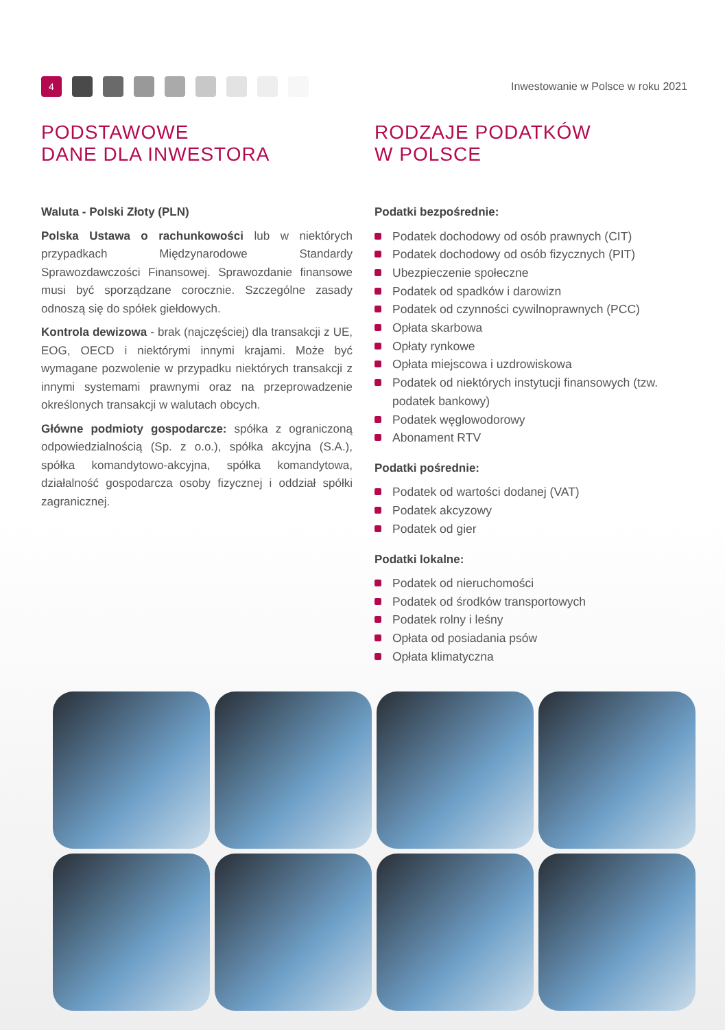4
Inwestowanie w Polsce w roku 2021
PODSTAWOWE
DANE DLA INWESTORA
Waluta - Polski Złoty (PLN)
Polska Ustawa o rachunkowości lub w niektórych przypadkach Międzynarodowe Standardy Sprawozdawczości Finansowej. Sprawozdanie finansowe musi być sporządzane corocznie. Szczególne zasady odnoszą się do spółek giełdowych.
Kontrola dewizowa - brak (najczęściej) dla transakcji z UE, EOG, OECD i niektórymi innymi krajami. Może być wymagane pozwolenie w przypadku niektórych transakcji z innymi systemami prawnymi oraz na przeprowadzenie określonych transakcji w walutach obcych.
Główne podmioty gospodarcze: spółka z ograniczoną odpowiedzialnością (Sp. z o.o.), spółka akcyjna (S.A.), spółka komandytowo-akcyjna, spółka komandytowa, działalność gospodarcza osoby fizycznej i oddział spółki zagranicznej.
RODZAJE PODATKÓW
W POLSCE
Podatki bezpośrednie:
Podatek dochodowy od osób prawnych (CIT)
Podatek dochodowy od osób fizycznych (PIT)
Ubezpieczenie społeczne
Podatek od spadków i darowizn
Podatek od czynności cywilnoprawnych (PCC)
Opłata skarbowa
Opłaty rynkowe
Opłata miejscowa i uzdrowiskowa
Podatek od niektórych instytucji finansowych (tzw. podatek bankowy)
Podatek węglowodorowy
Abonament RTV
Podatki pośrednie:
Podatek od wartości dodanej (VAT)
Podatek akcyzowy
Podatek od gier
Podatki lokalne:
Podatek od nieruchomości
Podatek od środków transportowych
Podatek rolny i leśny
Opłata od posiadania psów
Opłata klimatyczna